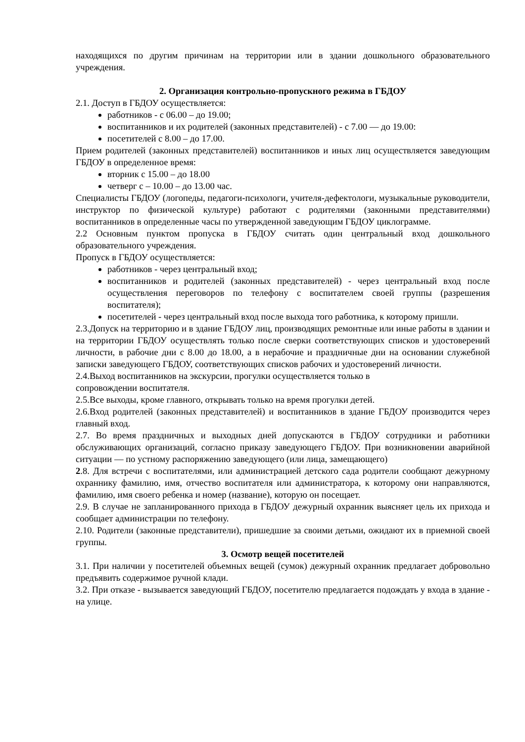находящихся по другим причинам на территории или в здании дошкольного образовательного учреждения.
2. Организация контрольно-пропускного режима в ГБДОУ
2.1. Доступ в ГБДОУ осуществляется:
работников - с 06.00 – до 19.00;
воспитанников и их родителей (законных представителей) - с 7.00 — до 19.00:
посетителей с 8.00 – до 17.00.
Прием родителей (законных представителей) воспитанников и иных лиц осуществляется заведующим ГБДОУ в определенное время:
вторник с 15.00 – до 18.00
четверг с – 10.00 – до 13.00 час.
Специалисты ГБДОУ (логопеды, педагоги-психологи, учителя-дефектологи, музыкальные руководители, инструктор по физической культуре) работают с родителями (законными представителями) воспитанников в определенные часы по утвержденной заведующим ГБДОУ циклограмме.
2.2 Основным пунктом пропуска в ГБДОУ считать один центральный вход дошкольного образовательного учреждения.
Пропуск в ГБДОУ осуществляется:
работников - через центральный вход;
воспитанников и родителей (законных представителей) - через центральный вход после осуществления переговоров по телефону с воспитателем своей группы (разрешения воспитателя);
посетителей - через центральный вход после выхода того работника, к которому пришли.
2.3.Допуск на территорию и в здание ГБДОУ лиц, производящих ремонтные или иные работы в здании и на территории ГБДОУ осуществлять только после сверки соответствующих списков и удостоверений личности, в рабочие дни с 8.00 до 18.00, а в нерабочие и праздничные дни на основании служебной записки заведующего ГБДОУ, соответствующих списков рабочих и удостоверений личности.
2.4.Выход воспитанников на экскурсии, прогулки осуществляется только в
сопровождении воспитателя.
2.5.Все выходы, кроме главного, открывать только на время прогулки детей.
2.6.Вход родителей (законных представителей) и воспитанников в здание ГБДОУ производится через главный вход.
2.7. Во время праздничных и выходных дней допускаются в ГБДОУ сотрудники и работники обслуживающих организаций, согласно приказу заведующего ГБДОУ. При возникновении аварийной ситуации — по устному распоряжению заведующего (или лица, замещающего)
2.8. Для встречи с воспитателями, или администрацией детского сада родители сообщают дежурному охраннику фамилию, имя, отчество воспитателя или администратора, к которому они направляются, фамилию, имя своего ребенка и номер (название), которую он посещает.
2.9. В случае не запланированного прихода в ГБДОУ дежурный охранник выясняет цель их прихода и сообщает администрации по телефону.
2.10. Родители (законные представители), пришедшие за своими детьми, ожидают их в приемной своей группы.
3. Осмотр вещей посетителей
3.1. При наличии у посетителей объемных вещей (сумок) дежурный охранник предлагает добровольно предъявить содержимое ручной клади.
3.2. При отказе - вызывается заведующий ГБДОУ, посетителю предлагается подождать у входа в здание - на улице.